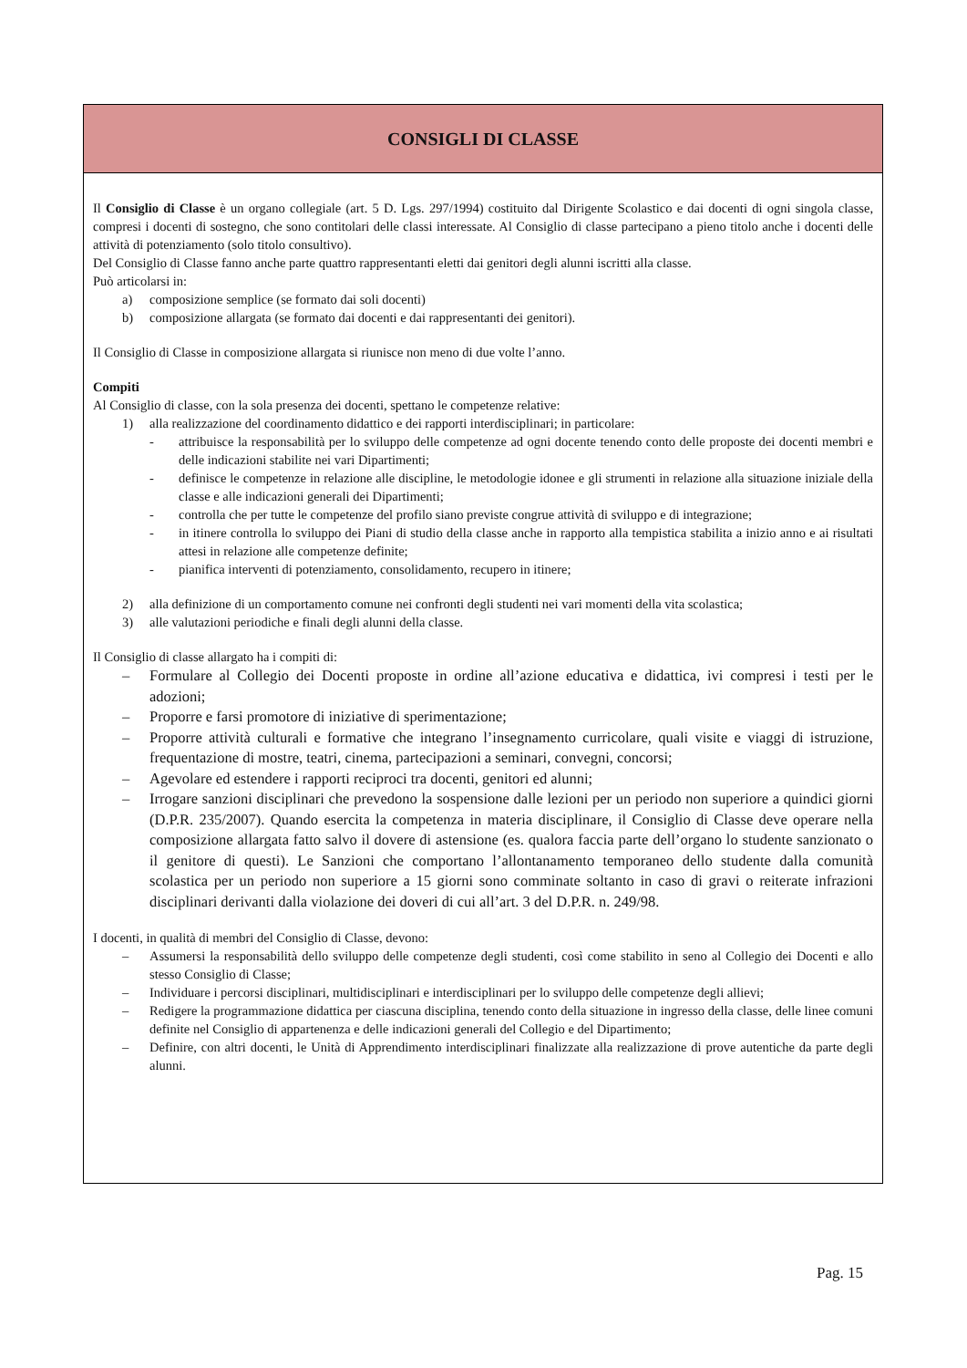CONSIGLI DI CLASSE
Il Consiglio di Classe è un organo collegiale (art. 5 D. Lgs. 297/1994) costituito dal Dirigente Scolastico e dai docenti di ogni singola classe, compresi i docenti di sostegno, che sono contitolari delle classi interessate. Al Consiglio di classe partecipano a pieno titolo anche i docenti delle attività di potenziamento (solo titolo consultivo).
Del Consiglio di Classe fanno anche parte quattro rappresentanti eletti dai genitori degli alunni iscritti alla classe.
Può articolarsi in:
a) composizione semplice (se formato dai soli docenti)
b) composizione allargata (se formato dai docenti e dai rappresentanti dei genitori).
Il Consiglio di Classe in composizione allargata si riunisce non meno di due volte l’anno.
Compiti
Al Consiglio di classe, con la sola presenza dei docenti, spettano le competenze relative:
1) alla realizzazione del coordinamento didattico e dei rapporti interdisciplinari; in particolare:
- attribuisce la responsabilità per lo sviluppo delle competenze ad ogni docente tenendo conto delle proposte dei docenti membri e delle indicazioni stabilite nei vari Dipartimenti;
- definisce le competenze in relazione alle discipline, le metodologie idonee e gli strumenti in relazione alla situazione iniziale della classe e alle indicazioni generali dei Dipartimenti;
- controlla che per tutte le competenze del profilo siano previste congrue attività di sviluppo e di integrazione;
- in itinere controlla lo sviluppo dei Piani di studio della classe anche in rapporto alla tempistica stabilita a inizio anno e ai risultati attesi in relazione alle competenze definite;
- pianifica interventi di potenziamento, consolidamento, recupero in itinere;
2) alla definizione di un comportamento comune nei confronti degli studenti nei vari momenti della vita scolastica;
3) alle valutazioni periodiche e finali degli alunni della classe.
Il Consiglio di classe allargato ha i compiti di:
– Formulare al Collegio dei Docenti proposte in ordine all’azione educativa e didattica, ivi compresi i testi per le adozioni;
– Proporre e farsi promotore di iniziative di sperimentazione;
– Proporre attività culturali e formative che integrano l’insegnamento curricolare, quali visite e viaggi di istruzione, frequentazione di mostre, teatri, cinema, partecipazioni a seminari, convegni, concorsi;
– Agevolare ed estendere i rapporti reciproci tra docenti, genitori ed alunni;
– Irrogare sanzioni disciplinari che prevedono la sospensione dalle lezioni per un periodo non superiore a quindici giorni (D.P.R. 235/2007). Quando esercita la competenza in materia disciplinare, il Consiglio di Classe deve operare nella composizione allargata fatto salvo il dovere di astensione (es. qualora faccia parte dell’organo lo studente sanzionato o il genitore di questi). Le Sanzioni che comportano l’allontanamento temporaneo dello studente dalla comunità scolastica per un periodo non superiore a 15 giorni sono comminate soltanto in caso di gravi o reiterate infrazioni disciplinari derivanti dalla violazione dei doveri di cui all’art. 3 del D.P.R. n. 249/98.
I docenti, in qualità di membri del Consiglio di Classe, devono:
– Assumersi la responsabilità dello sviluppo delle competenze degli studenti, così come stabilito in seno al Collegio dei Docenti e allo stesso Consiglio di Classe;
– Individuare i percorsi disciplinari, multidisciplinari e interdisciplinari per lo sviluppo delle competenze degli allievi;
– Redigere la programmazione didattica per ciascuna disciplina, tenendo conto della situazione in ingresso della classe, delle linee comuni definite nel Consiglio di appartenenza e delle indicazioni generali del Collegio e del Dipartimento;
– Definire, con altri docenti, le Unità di Apprendimento interdisciplinari finalizzate alla realizzazione di prove autentiche da parte degli alunni.
Pag. 15